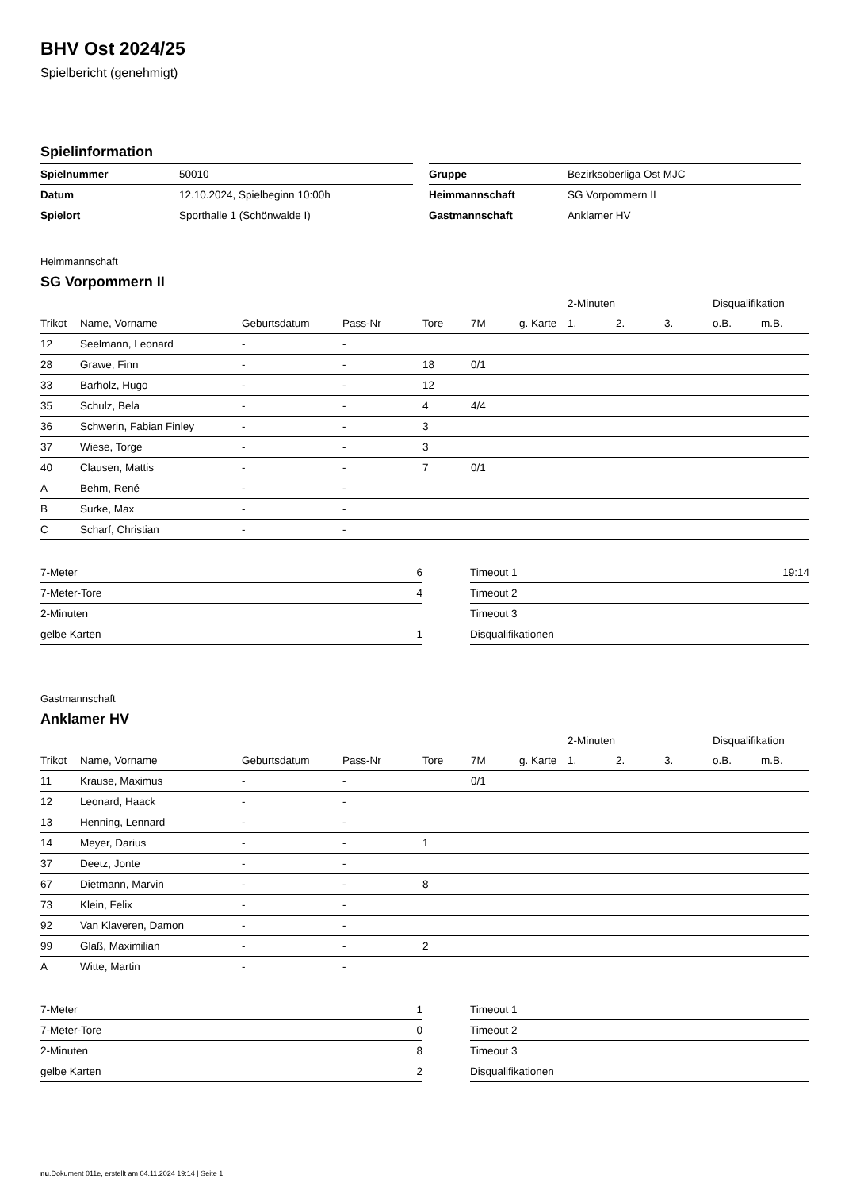BHV Ost 2024/25
Spielbericht (genehmigt)
Spielinformation
| Spielnummer | 50010 |
| Datum | 12.10.2024, Spielbeginn 10:00h |
| Spielort | Sporthalle 1 (Schönwalde I) |
| Gruppe | Bezirksoberliga Ost MJC |
| Heimmannschaft | SG Vorpommern II |
| Gastmannschaft | Anklamer HV |
Heimmannschaft
SG Vorpommern II
| | | | | | | | 2-Minuten | | | Disqualifikation | |
| --- | --- | --- | --- | --- | --- | --- | --- | --- | --- | --- | --- |
| Trikot | Name, Vorname | Geburtsdatum | Pass-Nr | Tore | 7M | g. Karte | 1. | 2. | 3. | o.B. | m.B. |
| 12 | Seelmann, Leonard | - | - | | | | | | | | |
| 28 | Grawe, Finn | - | - | 18 | 0/1 | | | | | | |
| 33 | Barholz, Hugo | - | - | 12 | | | | | | | |
| 35 | Schulz, Bela | - | - | 4 | 4/4 | | | | | | |
| 36 | Schwerin, Fabian Finley | - | - | 3 | | | | | | | |
| 37 | Wiese, Torge | - | - | 3 | | | | | | | |
| 40 | Clausen, Mattis | - | - | 7 | 0/1 | | | | | | |
| A | Behm, René | - | - | | | | | | | | |
| B | Surke, Max | - | - | | | | | | | | |
| C | Scharf, Christian | - | - | | | | | | | | |
| 7-Meter | 6 |
| 7-Meter-Tore | 4 |
| 2-Minuten | |
| gelbe Karten | 1 |
| Timeout 1 | 19:14 |
| Timeout 2 | |
| Timeout 3 | |
| Disqualifikationen | |
Gastmannschaft
Anklamer HV
| | | | | | | | 2-Minuten | | | Disqualifikation | |
| --- | --- | --- | --- | --- | --- | --- | --- | --- | --- | --- | --- |
| Trikot | Name, Vorname | Geburtsdatum | Pass-Nr | Tore | 7M | g. Karte | 1. | 2. | 3. | o.B. | m.B. |
| 11 | Krause, Maximus | - | - | | 0/1 | | | | | | |
| 12 | Leonard, Haack | - | - | | | | | | | | |
| 13 | Henning, Lennard | - | - | | | | | | | | |
| 14 | Meyer, Darius | - | - | 1 | | | | | | | |
| 37 | Deetz, Jonte | - | - | | | | | | | | |
| 67 | Dietmann, Marvin | - | - | 8 | | | | | | | |
| 73 | Klein, Felix | - | - | | | | | | | | |
| 92 | Van Klaveren, Damon | - | - | | | | | | | | |
| 99 | Glaß, Maximilian | - | - | 2 | | | | | | | |
| A | Witte, Martin | - | - | | | | | | | | |
| 7-Meter | 1 |
| 7-Meter-Tore | 0 |
| 2-Minuten | 8 |
| gelbe Karten | 2 |
| Timeout 1 | |
| Timeout 2 | |
| Timeout 3 | |
| Disqualifikationen | |
nu.Dokument 011e, erstellt am 04.11.2024 19:14 | Seite 1